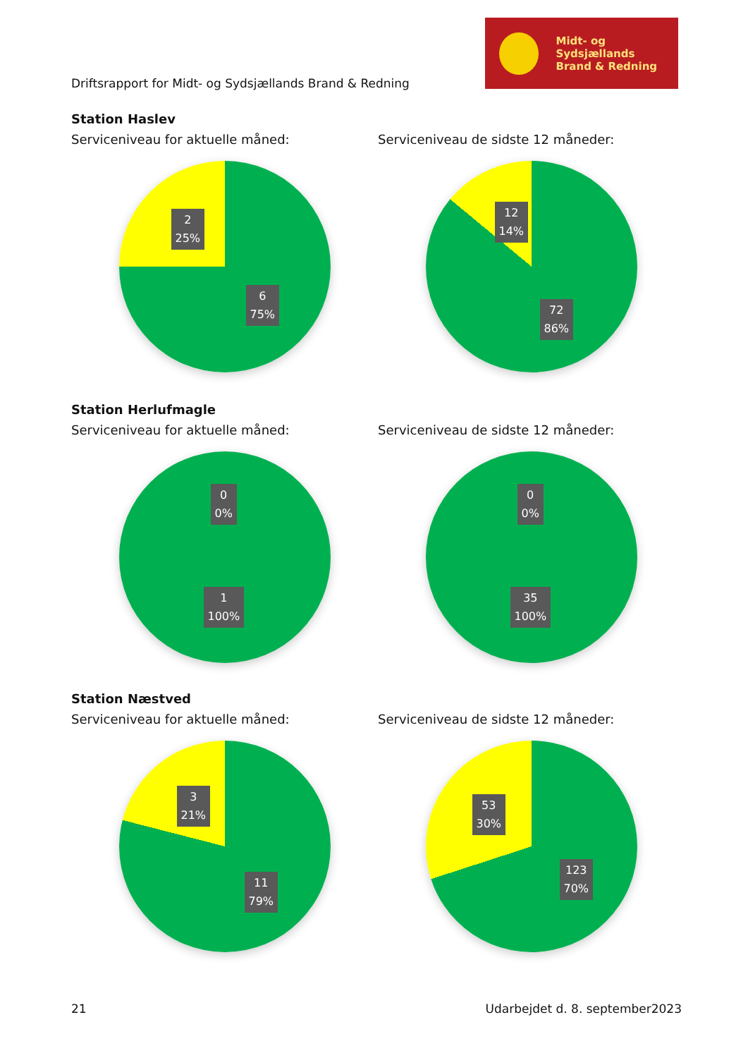Midt- og Sydsjællands
Brand & Redning
Driftsrapport for Midt- og Sydsjællands Brand & Redning
Station Haslev
Serviceniveau for aktuelle måned: Serviceniveau de sidste 12 måneder:
2
25%
6
75%
12
14%
72
86%
Station Herlufmagle
Serviceniveau for aktuelle måned: Serviceniveau de sidste 12 måneder:
0
0%
1
100%
0
0%
35
100%
Station Næstved
Serviceniveau for aktuelle måned: Serviceniveau de sidste 12 måneder:
3
21%
11
79%
53
30%
123
70%
21 Udarbejdet d. 8. september2023